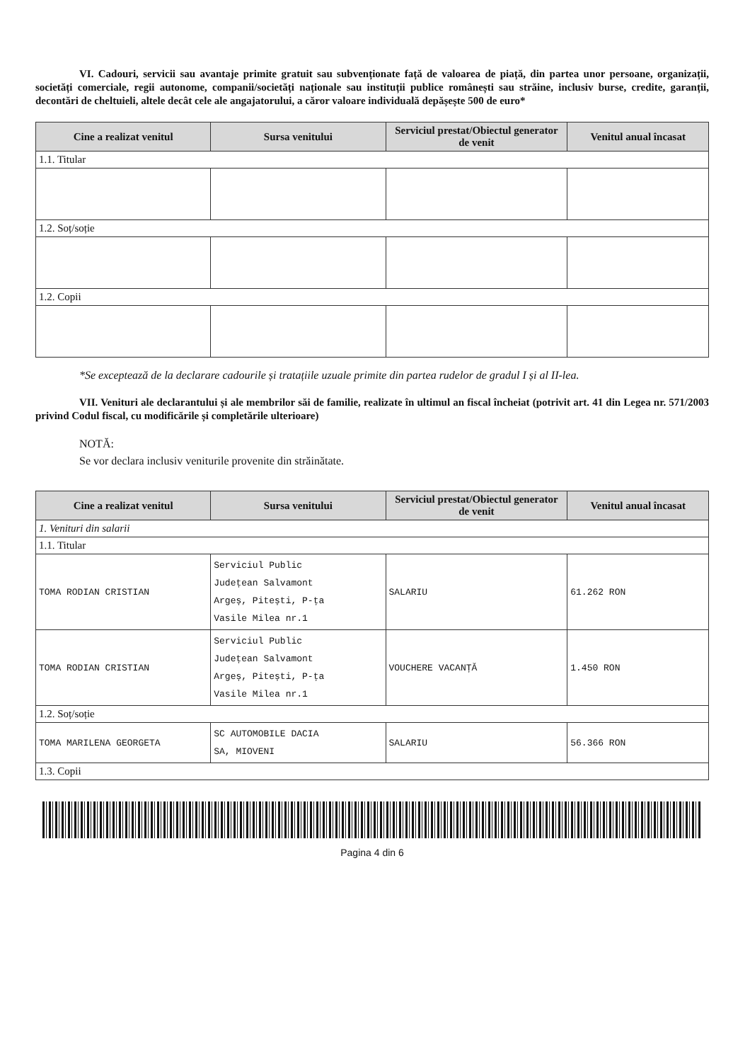VI. Cadouri, servicii sau avantaje primite gratuit sau subvenționate față de valoarea de piață, din partea unor persoane, organizații, societăți comerciale, regii autonome, companii/societăți naționale sau instituții publice românești sau străine, inclusiv burse, credite, garanții, decontări de cheltuieli, altele decât cele ale angajatorului, a căror valoare individuală depășește 500 de euro*
| Cine a realizat venitul | Sursa venitului | Serviciul prestat/Obiectul generator de venit | Venitul anual încasat |
| --- | --- | --- | --- |
| 1.1. Titular | | | |
| 1.2. Soț/soție | | | |
| 1.2. Copii | | | |
*Se exceptează de la declarare cadourile și tratațiile uzuale primite din partea rudelor de gradul I și al II-lea.
VII. Venituri ale declarantului și ale membrilor săi de familie, realizate în ultimul an fiscal încheiat (potrivit art. 41 din Legea nr. 571/2003 privind Codul fiscal, cu modificările și completările ulterioare)
NOTĂ:
Se vor declara inclusiv veniturile provenite din străinătate.
| Cine a realizat venitul | Sursa venitului | Serviciul prestat/Obiectul generator de venit | Venitul anual încasat |
| --- | --- | --- | --- |
| 1. Venituri din salarii | | | |
| 1.1. Titular | | | |
| TOMA RODIAN CRISTIAN | Serviciul Public Județean Salvamont Argeș, Pitești, P-ța Vasile Milea nr.1 | SALARIU | 61.262 RON |
| TOMA RODIAN CRISTIAN | Serviciul Public Județean Salvamont Argeș, Pitești, P-ța Vasile Milea nr.1 | VOUCHERE VACANȚĂ | 1.450 RON |
| 1.2. Soț/soție | | | |
| TOMA MARILENA GEORGETA | SC AUTOMOBILE DACIA SA, MIOVENI | SALARIU | 56.366 RON |
| 1.3. Copii | | | |
Pagina 4 din 6